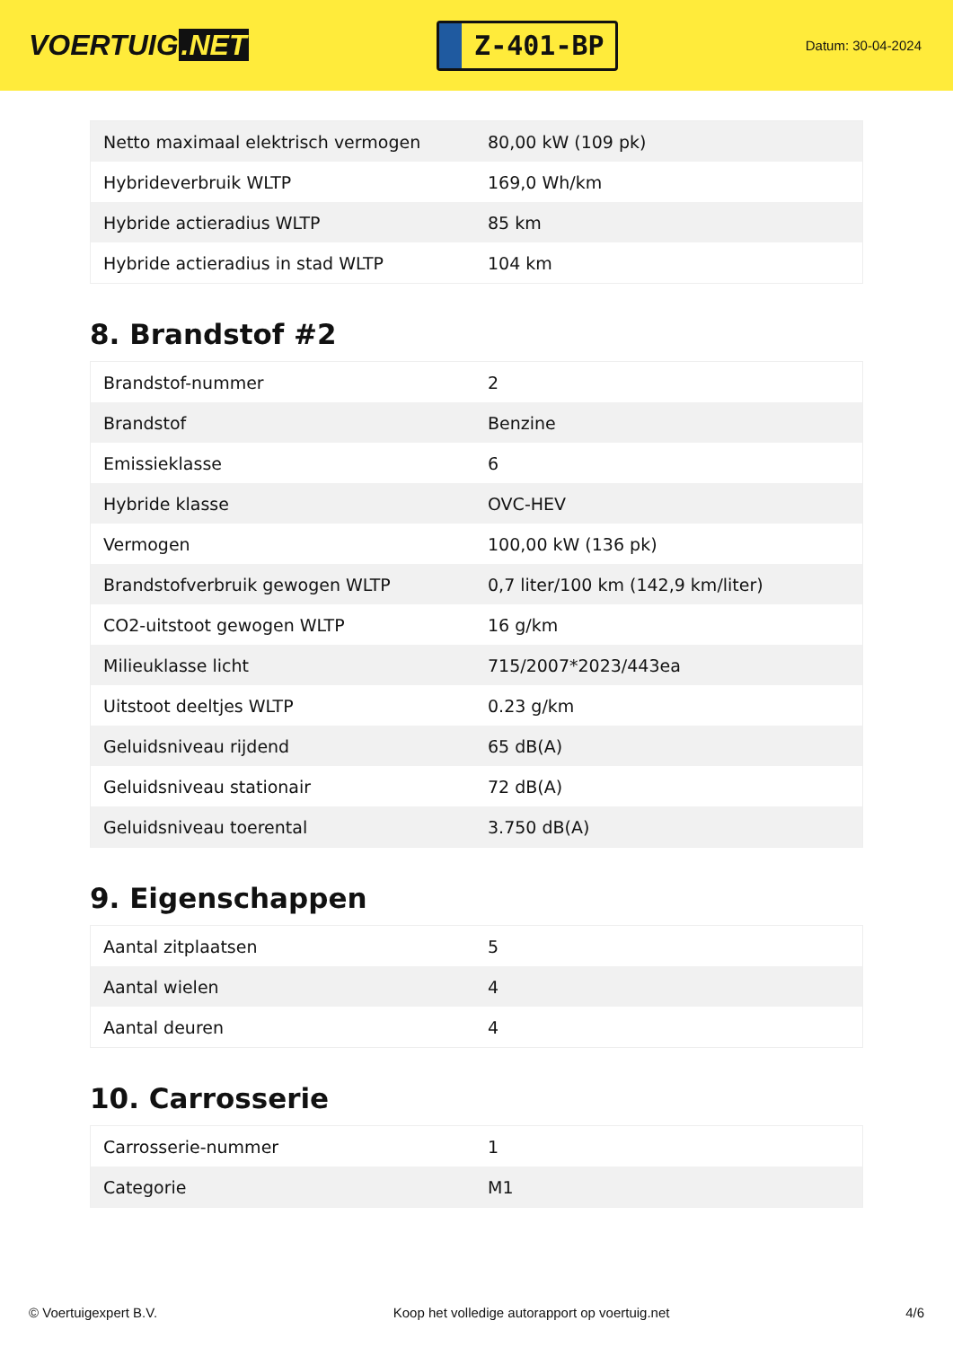VOERTUIG.NET
Z-401-BP
Datum: 30-04-2024
| Netto maximaal elektrisch vermogen | 80,00 kW (109 pk) |
| Hybrideverbruik WLTP | 169,0 Wh/km |
| Hybride actieradius WLTP | 85 km |
| Hybride actieradius in stad WLTP | 104 km |
8. Brandstof #2
| Brandstof-nummer | 2 |
| Brandstof | Benzine |
| Emissieklasse | 6 |
| Hybride klasse | OVC-HEV |
| Vermogen | 100,00 kW (136 pk) |
| Brandstofverbruik gewogen WLTP | 0,7 liter/100 km (142,9 km/liter) |
| CO2-uitstoot gewogen WLTP | 16 g/km |
| Milieuklasse licht | 715/2007*2023/443ea |
| Uitstoot deeltjes WLTP | 0.23 g/km |
| Geluidsniveau rijdend | 65 dB(A) |
| Geluidsniveau stationair | 72 dB(A) |
| Geluidsniveau toerental | 3.750 dB(A) |
9. Eigenschappen
| Aantal zitplaatsen | 5 |
| Aantal wielen | 4 |
| Aantal deuren | 4 |
10. Carrosserie
| Carrosserie-nummer | 1 |
| Categorie | M1 |
© Voertuigexpert B.V. Koop het volledige autorapport op voertuig.net 4/6